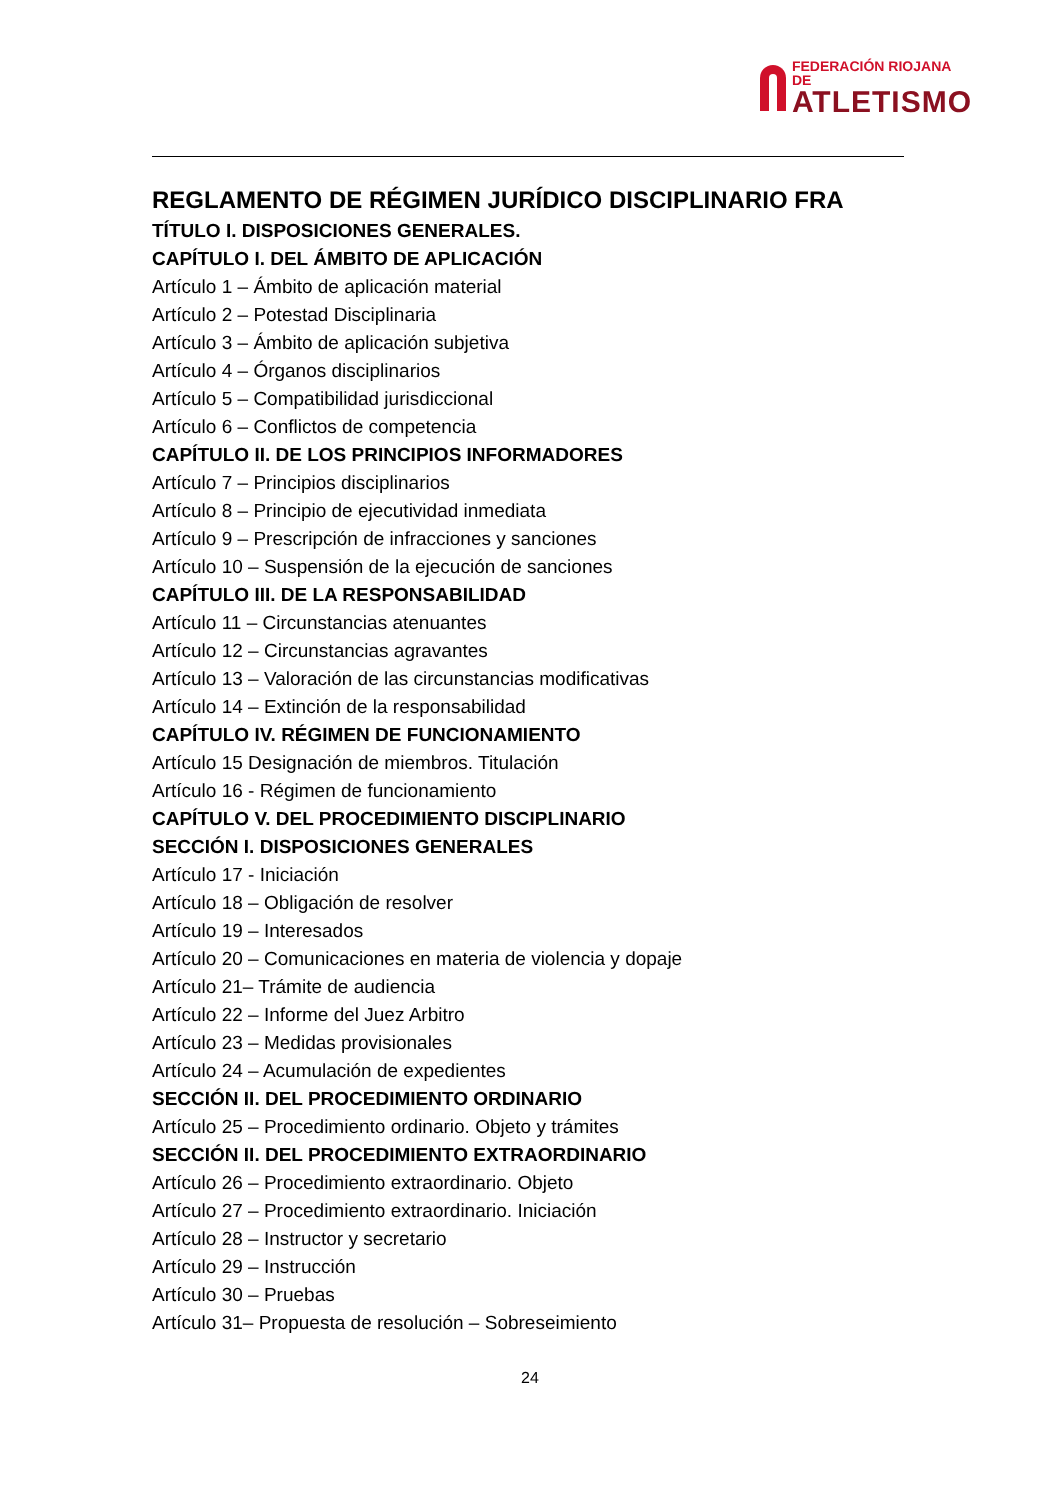FEDERACIÓN RIOJANA DE
ATLETISMO
REGLAMENTO DE RÉGIMEN JURÍDICO DISCIPLINARIO FRA
TÍTULO I. DISPOSICIONES GENERALES.
CAPÍTULO I. DEL ÁMBITO DE APLICACIÓN
Artículo 1 – Ámbito de aplicación material
Artículo 2 – Potestad Disciplinaria
Artículo 3 – Ámbito de aplicación subjetiva
Artículo 4 – Órganos disciplinarios
Artículo 5 – Compatibilidad jurisdiccional
Artículo 6 – Conflictos de competencia
CAPÍTULO II. DE LOS PRINCIPIOS INFORMADORES
Artículo 7 – Principios disciplinarios
Artículo 8 – Principio de ejecutividad inmediata
Artículo 9 – Prescripción de infracciones y sanciones
Artículo 10 – Suspensión de la ejecución de sanciones
CAPÍTULO III. DE LA RESPONSABILIDAD
Artículo 11 – Circunstancias atenuantes
Artículo 12 – Circunstancias agravantes
Artículo 13 – Valoración de las circunstancias modificativas
Artículo 14 – Extinción de la responsabilidad
CAPÍTULO IV. RÉGIMEN DE FUNCIONAMIENTO
Artículo 15 Designación de miembros. Titulación
Artículo 16 - Régimen de funcionamiento
CAPÍTULO V. DEL PROCEDIMIENTO DISCIPLINARIO
SECCIÓN I. DISPOSICIONES GENERALES
Artículo 17 - Iniciación
Artículo 18 – Obligación de resolver
Artículo 19 – Interesados
Artículo 20 – Comunicaciones en materia de violencia y dopaje
Artículo 21– Trámite de audiencia
Artículo 22 – Informe del Juez Arbitro
Artículo 23 – Medidas provisionales
Artículo 24 – Acumulación de expedientes
SECCIÓN II. DEL PROCEDIMIENTO ORDINARIO
Artículo 25 – Procedimiento ordinario. Objeto y trámites
SECCIÓN II. DEL PROCEDIMIENTO EXTRAORDINARIO
Artículo 26 – Procedimiento extraordinario. Objeto
Artículo 27 – Procedimiento extraordinario. Iniciación
Artículo 28 – Instructor y secretario
Artículo 29 – Instrucción
Artículo 30 – Pruebas
Artículo 31– Propuesta de resolución – Sobreseimiento
24